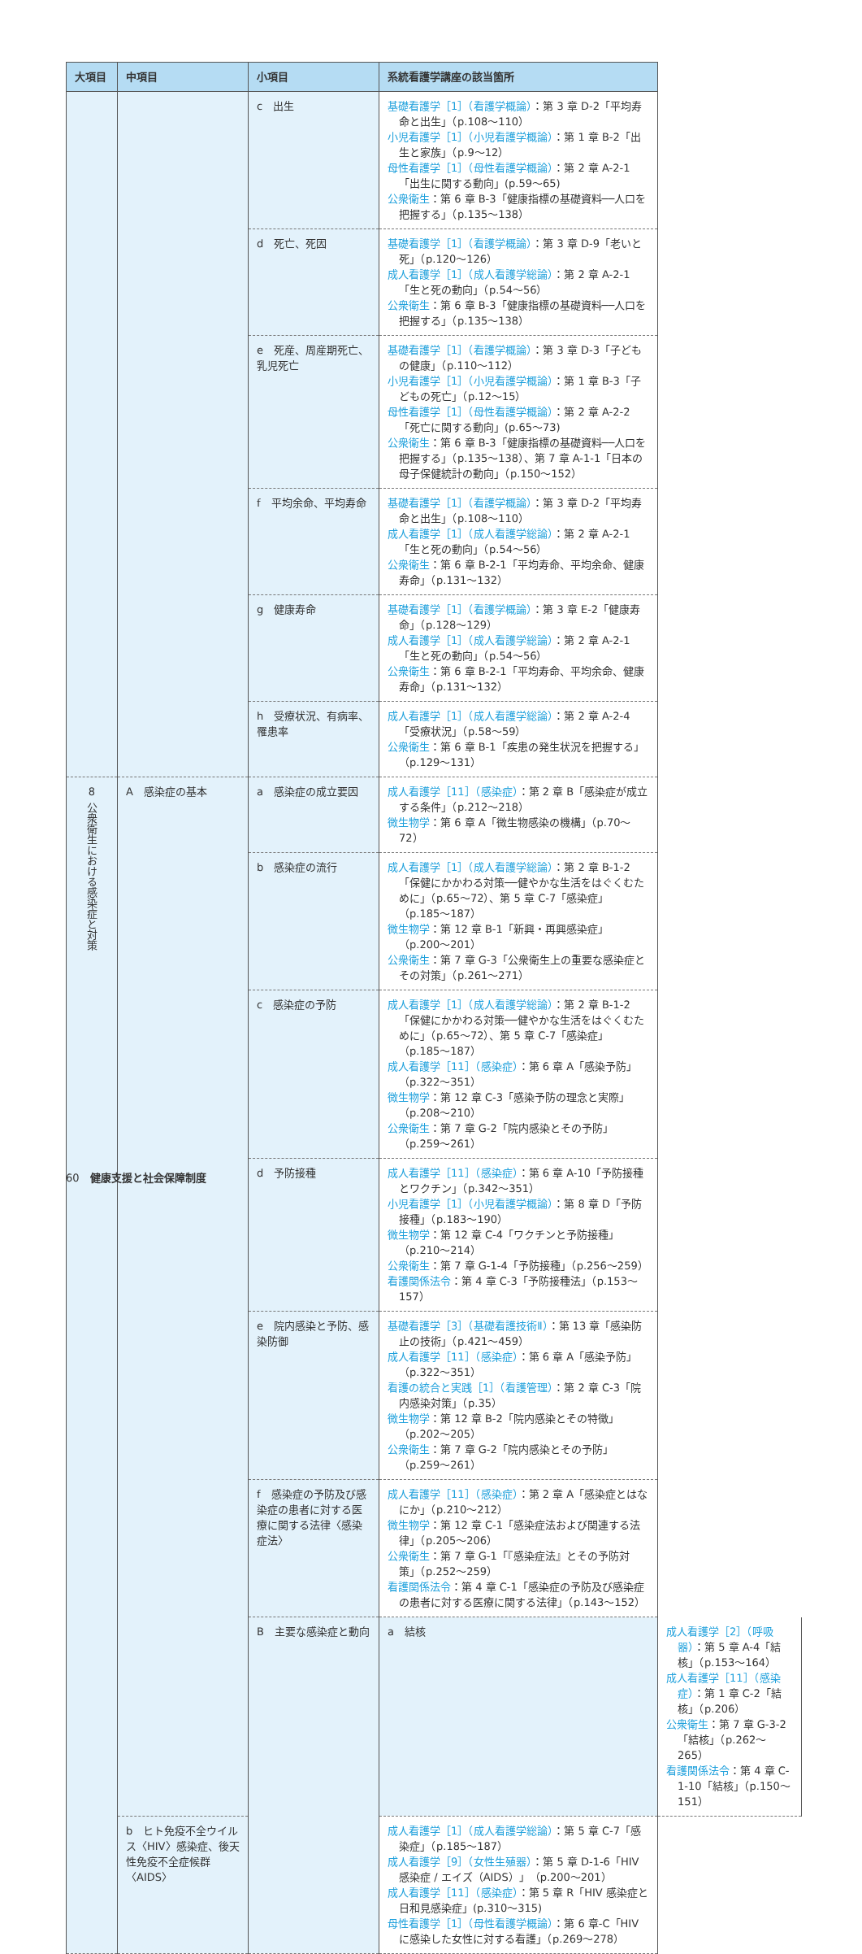| 大項目 | 中項目 | 小項目 | 系統看護学講座の該当箇所 | |
| --- | --- | --- | --- | --- |
| | | c 出生 | 基礎看護学［1］（看護学概論） ：第 3 章 D-2「平均寿命と出生」（p.108〜110） 小児看護学［1］（小児看護学概論） ：第 1 章 B-2「出生と家族」（p.9〜12） 母性看護学［1］（母性看護学概論） ：第 2 章 A-2-1「出生に関する動向」(p.59〜65) 公衆衛生 ：第 6 章 B-3「健康指標の基礎資料──人口を把握する」（p.135〜138） | |
| | | d 死亡、死因 | 基礎看護学［1］（看護学概論） ：第 3 章 D-9「老いと死」（p.120〜126） 成人看護学［1］（成人看護学総論） ：第 2 章 A-2-1「生と死の動向」（p.54〜56） 公衆衛生 ：第 6 章 B-3「健康指標の基礎資料──人口を把握する」（p.135〜138） | |
| | | e 死産、周産期死亡、乳児死亡 | 基礎看護学［1］（看護学概論） ：第 3 章 D-3「子どもの健康」（p.110〜112） 小児看護学［1］（小児看護学概論） ：第 1 章 B-3「子どもの死亡」（p.12〜15） 母性看護学［1］（母性看護学概論） ：第 2 章 A-2-2「死亡に関する動向」(p.65〜73) 公衆衛生 ：第 6 章 B-3「健康指標の基礎資料──人口を把握する」（p.135〜138）、第 7 章 A-1-1「日本の母子保健統計の動向」（p.150〜152） | |
| | | f 平均余命、平均寿命 | 基礎看護学［1］（看護学概論） ：第 3 章 D-2「平均寿命と出生」（p.108〜110） 成人看護学［1］（成人看護学総論） ：第 2 章 A-2-1「生と死の動向」（p.54〜56） 公衆衛生 ：第 6 章 B-2-1「平均寿命、平均余命、健康寿命」（p.131〜132） | |
| | | g 健康寿命 | 基礎看護学［1］（看護学概論） ：第 3 章 E-2「健康寿命」（p.128〜129） 成人看護学［1］（成人看護学総論） ：第 2 章 A-2-1「生と死の動向」（p.54〜56） 公衆衛生 ：第 6 章 B-2-1「平均寿命、平均余命、健康寿命」（p.131〜132） | |
| | | h 受療状況、有病率、罹患率 | 成人看護学［1］（成人看護学総論） ：第 2 章 A-2-4「受療状況」（p.58〜59） 公衆衛生 ：第 6 章 B-1「疾患の発生状況を把握する」（p.129〜131） | |
| 8 公衆衛生における感染症と対策 | A 感染症の基本 | a 感染症の成立要因 | 成人看護学［11］（感染症） ：第 2 章 B「感染症が成立する条件」（p.212〜218） 微生物学 ：第 6 章 A「微生物感染の機構」（p.70〜72） | |
| | | b 感染症の流行 | 成人看護学［1］（成人看護学総論） ：第 2 章 B-1-2「保健にかかわる対策──健やかな生活をはぐくむために」（p.65〜72）、第 5 章 C-7「感染症」（p.185〜187） 微生物学 ：第 12 章 B-1「新興・再興感染症」（p.200〜201） 公衆衛生 ：第 7 章 G-3「公衆衛生上の重要な感染症とその対策」（p.261〜271） | |
| | | c 感染症の予防 | 成人看護学［1］（成人看護学総論） ：第 2 章 B-1-2「保健にかかわる対策──健やかな生活をはぐくむために」（p.65〜72）、第 5 章 C-7「感染症」（p.185〜187） 成人看護学［11］（感染症） ：第 6 章 A「感染予防」（p.322〜351） 微生物学 ：第 12 章 C-3「感染予防の理念と実際」（p.208〜210） 公衆衛生 ：第 7 章 G-2「院内感染とその予防」（p.259〜261） | |
| | | d 予防接種 | 成人看護学［11］（感染症） ：第 6 章 A-10「予防接種とワクチン」（p.342〜351） 小児看護学［1］（小児看護学概論） ：第 8 章 D「予防接種」（p.183〜190） 微生物学 ：第 12 章 C-4「ワクチンと予防接種」（p.210〜214） 公衆衛生 ：第 7 章 G-1-4「予防接種」（p.256〜259） 看護関係法令 ：第 4 章 C-3「予防接種法」（p.153〜157） | |
| | | e 院内感染と予防、感染防御 | 基礎看護学［3］（基礎看護技術Ⅱ） ：第 13 章「感染防止の技術」（p.421〜459） 成人看護学［11］（感染症） ：第 6 章 A「感染予防」（p.322〜351） 看護の統合と実践［1］（看護管理） ：第 2 章 C-3「院内感染対策」（p.35） 微生物学 ：第 12 章 B-2「院内感染とその特徴」（p.202〜205） 公衆衛生 ：第 7 章 G-2「院内感染とその予防」（p.259〜261） | |
| | | f 感染症の予防及び感染症の患者に対する医療に関する法律〈感染症法〉 | 成人看護学［11］（感染症） ：第 2 章 A「感染症とはなにか」（p.210〜212） 微生物学 ：第 12 章 C-1「感染症法および関連する法律」（p.205〜206） 公衆衛生 ：第 7 章 G-1「『感染症法』とその予防対策」（p.252〜259） 看護関係法令 ：第 4 章 C-1「感染症の予防及び感染症の患者に対する医療に関する法律」（p.143〜152） | |
| | | B 主要な感染症と動向 | a 結核 | 成人看護学［2］（呼吸器） ：第 5 章 A-4「結核」（p.153〜164） 成人看護学［11］（感染症） ：第 1 章 C-2「結核」（p.206） 公衆衛生 ：第 7 章 G-3-2「結核」（p.262〜265） 看護関係法令 ：第 4 章 C-1-10「結核」（p.150〜151） |
| | b ヒト免疫不全ウイルス〈HIV〉感染症、後天性免疫不全症候群〈AIDS〉 | | 成人看護学［1］（成人看護学総論） ：第 5 章 C-7「感染症」（p.185〜187） 成人看護学［9］（女性生殖器） ：第 5 章 D-1-6「HIV 感染症 / エイズ（AIDS）」（p.200〜201） 成人看護学［11］（感染症） ：第 5 章 R「HIV 感染症と日和見感染症」(p.310〜315) 母性看護学［1］（母性看護学概論） ：第 6 章-C「HIV に感染した女性に対する看護」（p.269〜278） | |
60　健康支援と社会保障制度